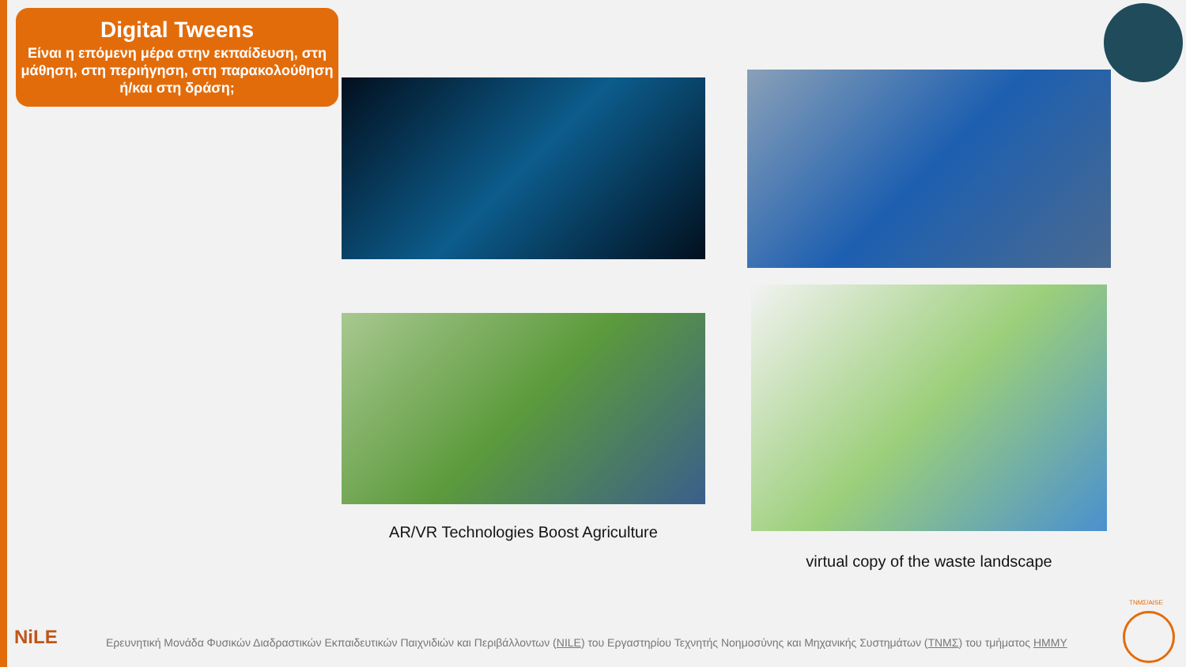Digital Tweens
Είναι η επόμενη μέρα στην εκπαίδευση, στη μάθηση, στη περιήγηση, στη παρακολούθηση ή/και στη δράση;
AR/VR Technologies Boost Agriculture
virtual copy of the waste landscape
NiLE
Ερευνητική Μονάδα Φυσικών Διαδραστικών Εκπαιδευτικών Παιχνιδιών και Περιβάλλοντων (NILE) του Εργαστηρίου Τεχνητής Νοημοσύνης και Μηχανικής Συστημάτων (ΤΝΜΣ) του τμήματος ΗΜΜΥ
ΤΝΜΣ/AISE